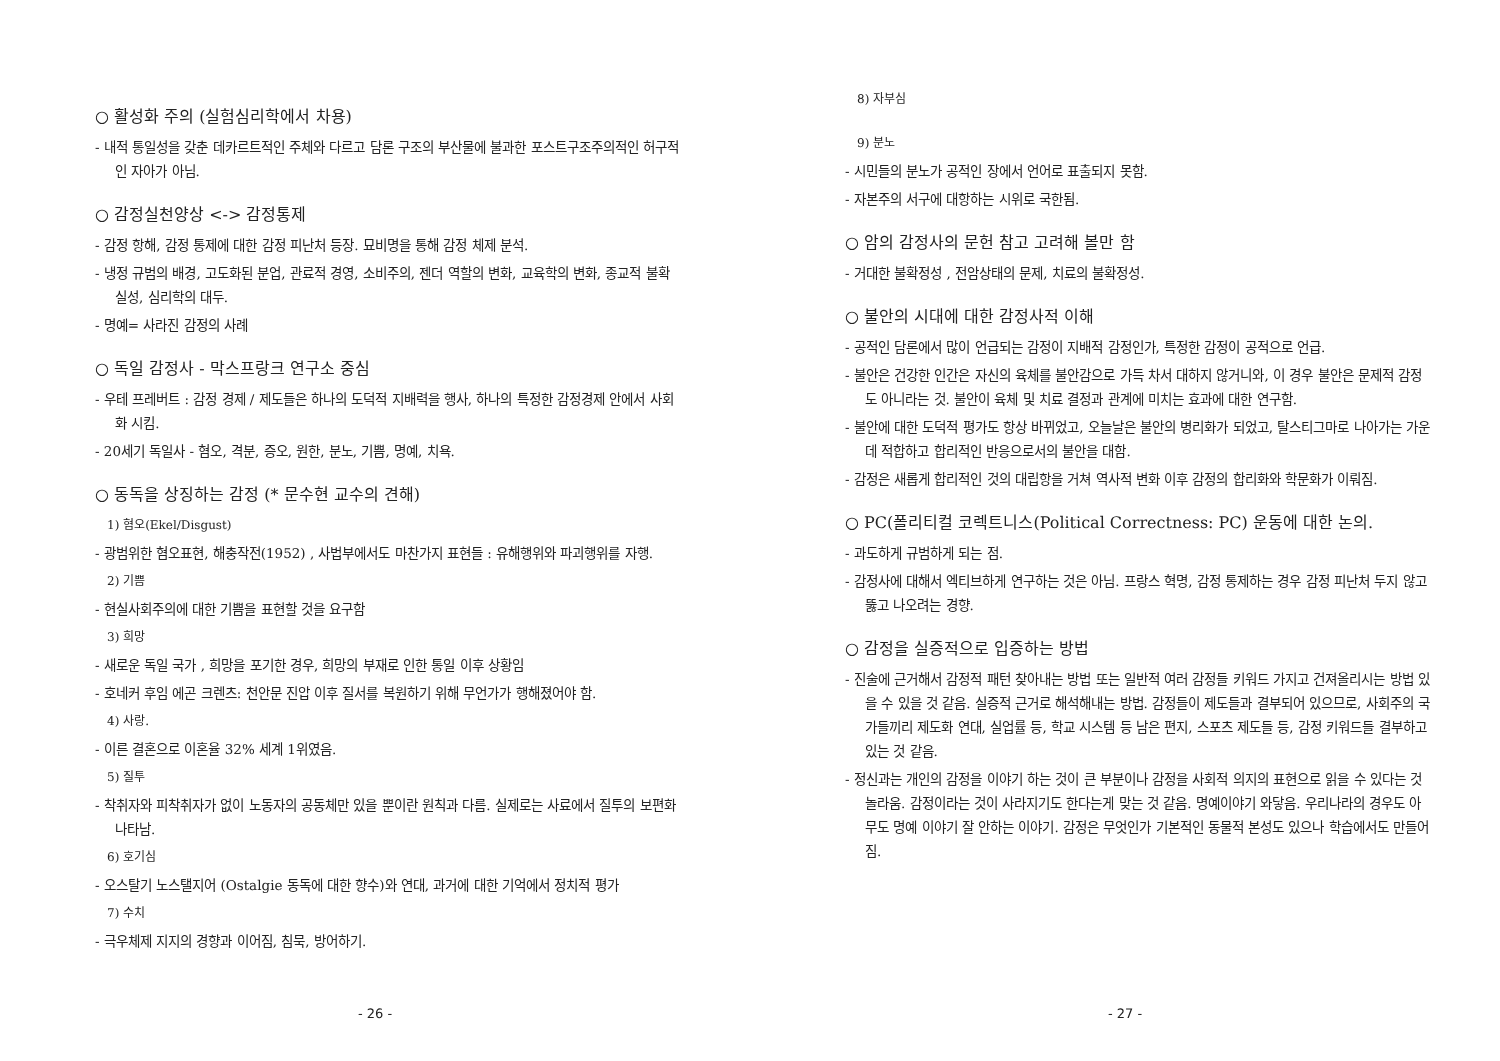○ 활성화 주의 (실험심리학에서 차용)
- 내적 통일성을 갖춘 데카르트적인 주체와 다르고 담론 구조의 부산물에 불과한 포스트구조주의적인 허구적인 자아가 아님.
○ 감정실천양상 <-> 감정통제
- 감정 항해, 감정 통제에 대한 감정 피난처 등장. 묘비명을 통해 감정 체제 분석.
- 냉정 규범의 배경, 고도화된 분업, 관료적 경영, 소비주의, 젠더 역할의 변화, 교육학의 변화, 종교적 불확실성, 심리학의 대두.
- 명예= 사라진 감정의 사례
○ 독일 감정사 - 막스프랑크 연구소 중심
- 우테 프레버트 : 감정 경제 / 제도들은 하나의 도덕적 지배력을 행사, 하나의 특정한 감정경제 안에서 사회화 시킴.
- 20세기 독일사 - 혐오, 격분, 증오, 원한, 분노, 기쁨, 명예, 치욕.
○ 동독을 상징하는 감정 (* 문수현 교수의 견해)
1) 혐오(Ekel/Disgust)
- 광범위한 혐오표현, 해충작전(1952) , 사법부에서도 마찬가지 표현들 : 유해행위와 파괴행위를 자행.
2) 기쁨
- 현실사회주의에 대한 기쁨을 표현할 것을 요구함
3) 희망
- 새로운 독일 국가 , 희망을 포기한 경우, 희망의 부재로 인한 통일 이후 상황임
- 호네커 후임 에곤 크렌츠: 천안문 진압 이후 질서를 복원하기 위해 무언가가 행해졌어야 함.
4) 사랑.
- 이른 결혼으로 이혼율 32% 세계 1위였음.
5) 질투
- 착취자와 피착취자가 없이 노동자의 공동체만 있을 뿐이란 원칙과 다름. 실제로는 사료에서 질투의 보편화 나타남.
6) 호기심
- 오스탈기 노스탤지어 (Ostalgie 동독에 대한 향수)와 연대, 과거에 대한 기억에서 정치적 평가
7) 수치
- 극우체제 지지의 경향과 이어짐, 침묵, 방어하기.
- 26 -
8) 자부심
9) 분노
- 시민들의 분노가 공적인 장에서 언어로 표출되지 못함.
- 자본주의 서구에 대항하는 시위로 국한됨.
○ 암의 감정사의 문헌 참고 고려해 볼만 함
- 거대한 불확정성 , 전암상태의 문제, 치료의 불확정성.
○ 불안의 시대에 대한 감정사적 이해
- 공적인 담론에서 많이 언급되는 감정이 지배적 감정인가, 특정한 감정이 공적으로 언급.
- 불안은 건강한 인간은 자신의 육체를 불안감으로 가득 차서 대하지 않거니와, 이 경우 불안은 문제적 감정도 아니라는 것. 불안이 육체 및 치료 결정과 관계에 미치는 효과에 대한 연구함.
- 불안에 대한 도덕적 평가도 항상 바뀌었고, 오늘날은 불안의 병리화가 되었고, 탈스티그마로 나아가는 가운데 적합하고 합리적인 반응으로서의 불안을 대함.
- 감정은 새롭게 합리적인 것의 대립항을 거쳐 역사적 변화 이후 감정의 합리화와 학문화가 이뤄짐.
○ PC(폴리티컬 코렉트니스(Political Correctness: PC) 운동에 대한 논의.
- 과도하게 규범하게 되는 점.
- 감정사에 대해서 엑티브하게 연구하는 것은 아님. 프랑스 혁명, 감정 통제하는 경우 감정 피난처 두지 않고 뚫고 나오려는 경향.
○ 감정을 실증적으로 입증하는 방법
- 진술에 근거해서 감정적 패턴 찾아내는 방법 또는 일반적 여러 감정들 키워드 가지고 건져올리시는 방법 있을 수 있을 것 같음. 실증적 근거로 해석해내는 방법. 감정들이 제도들과 결부되어 있으므로, 사회주의 국가들끼리 제도화 연대, 실업률 등, 학교 시스템 등 남은 편지, 스포츠 제도들 등, 감정 키워드들 결부하고 있는 것 같음.
- 정신과는 개인의 감정을 이야기 하는 것이 큰 부분이나 감정을 사회적 의지의 표현으로 읽을 수 있다는 것 놀라움. 감정이라는 것이 사라지기도 한다는게 맞는 것 같음. 명예이야기 와닿음. 우리나라의 경우도 아무도 명예 이야기 잘 안하는 이야기. 감정은 무엇인가 기본적인 동물적 본성도 있으나 학습에서도 만들어짐.
- 27 -